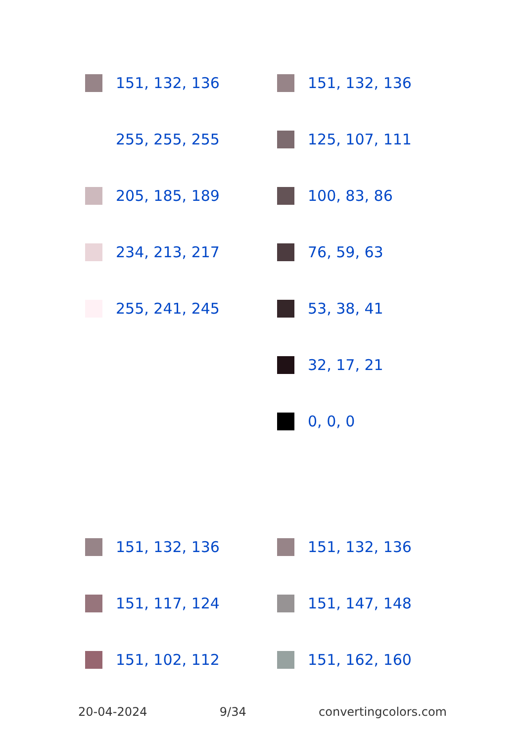151, 132, 136
255, 255, 255
205, 185, 189
234, 213, 217
255, 241, 245
151, 132, 136
125, 107, 111
100, 83, 86
76, 59, 63
53, 38, 41
32, 17, 21
0, 0, 0
151, 132, 136
151, 117, 124
151, 102, 112
151, 132, 136
151, 147, 148
151, 162, 160
20-04-2024 9/34 convertingcolors.com